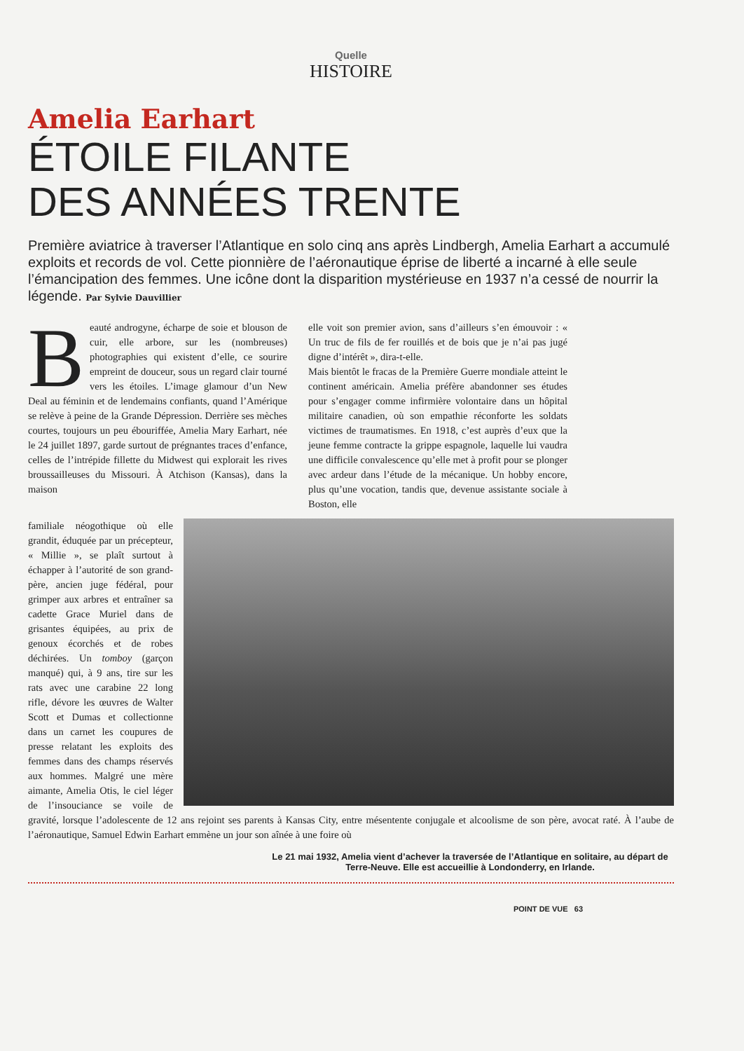Quelle
HISTOIRE
Amelia Earhart
ÉTOILE FILANTE
DES ANNÉES TRENTE
Première aviatrice à traverser l’Atlantique en solo cinq ans après Lindbergh, Amelia Earhart a accumulé exploits et records de vol. Cette pionnière de l’aéronautique éprise de liberté a incarné à elle seule l’émancipation des femmes. Une icône dont la disparition mystérieuse en 1937 n’a cessé de nourrir la légende. Par Sylvie Dauvillier
Beauté androgyne, écharpe de soie et blouson de cuir, elle arbore, sur les (nombreuses) photographies qui existent d’elle, ce sourire empreint de douceur, sous un regard clair tourné vers les étoiles. L’image glamour d’un New Deal au féminin et de lendemains confiants, quand l’Amérique se relève à peine de la Grande Dépression. Derrière ses mèches courtes, toujours un peu ébouriffée, Amelia Mary Earhart, née le 24 juillet 1897, garde surtout de prégnantes traces d’enfance, celles de l’intrépide fillette du Midwest qui explorait les rives broussailleuses du Missouri. À Atchison (Kansas), dans la maison
elle voit son premier avion, sans d’ailleurs s’en émouvoir : « Un truc de fils de fer rouillés et de bois que je n’ai pas jugé digne d’intérêt », dira-t-elle.
Mais bientôt le fracas de la Première Guerre mondiale atteint le continent américain. Amelia préfère abandonner ses études pour s’engager comme infirmière volontaire dans un hôpital militaire canadien, où son empathie réconforte les soldats victimes de traumatismes. En 1918, c’est auprès d’eux que la jeune femme contracte la grippe espagnole, laquelle lui vaudra une difficile convalescence qu’elle met à profit pour se plonger avec ardeur dans l’étude de la mécanique. Un hobby encore, plus qu’une vocation, tandis que, devenue assistante sociale à Boston, elle
familiale néogothique où elle grandit, éduquée par un précepteur, « Millie », se plaît surtout à échapper à l’autorité de son grand-père, ancien juge fédéral, pour grimper aux arbres et entraîner sa cadette Grace Muriel dans de grisantes équipées, au prix de genoux écorchés et de robes déchirées. Un tomboy (garçon manqué) qui, à 9 ans, tire sur les rats avec une carabine 22 long rifle, dévore les œuvres de Walter Scott et Dumas et collectionne dans un carnet les coupures de presse relatant les exploits des femmes dans des champs réservés aux hommes. Malgré une mère aimante, Amelia Otis, le ciel léger de l’insouciance se voile de gravité, lorsque l’adolescente de 12 ans rejoint ses parents à Kansas City, entre mésentente conjugale et alcoolisme de son père, avocat raté. À l’aube de l’aéronautique, Samuel Edwin Earhart emmène un jour son aînée à une foire où
Le 21 mai 1932, Amelia vient d’achever la traversée de l’Atlantique en solitaire, au départ de Terre-Neuve. Elle est accueillie à Londonderry, en Irlande.
POINT DE VUE 63